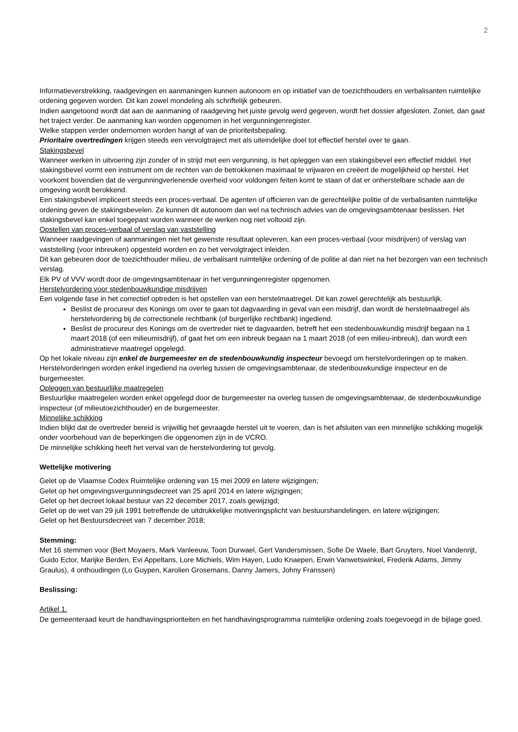2
Informatieverstrekking, raadgevingen en aanmaningen kunnen autonoom en op initiatief van de toezichthouders en verbalisanten ruimtelijke ordening gegeven worden. Dit kan zowel mondeling als schriftelijk gebeuren.
Indien aangetoond wordt dat aan de aanmaning of raadgeving het juiste gevolg werd gegeven, wordt het dossier afgesloten. Zoniet, dan gaat het traject verder. De aanmaning kan worden opgenomen in het vergunningenregister.
Welke stappen verder ondernomen worden hangt af van de prioriteitsbepaling.
Prioritaire overtredingen krijgen steeds een vervolgtraject met als uiteindelijke doel tot effectief herstel over te gaan.
Stakingsbevel
Wanneer werken in uitvoering zijn zonder of in strijd met een vergunning, is het opleggen van een stakingsbevel een effectief middel. Het stakingsbevel vormt een instrument om de rechten van de betrokkenen maximaal te vrijwaren en creëert de mogelijkheid op herstel. Het voorkomt bovendien dat de vergunningverlenende overheid voor voldongen feiten komt te staan of dat er onherstelbare schade aan de omgeving wordt berokkend.
Een stakingsbevel impliceert steeds een proces-verbaal. De agenten of officieren van de gerechtelijke politie of de verbalisanten ruimtelijke ordening geven de stakingsbevelen. Ze kunnen dit autonoom dan wel na technisch advies van de omgevingsambtenaar beslissen. Het stakingsbevel kan enkel toegepast worden wanneer de werken nog niet voltooid zijn.
Opstellen van proces-verbaal of verslag van vaststelling
Wanneer raadgevingen of aanmaningen niet het gewenste resultaat opleveren, kan een proces-verbaal (voor misdrijven) of verslag van vaststelling (voor inbreuken) opgesteld worden en zo het vervolgtraject inleiden.
Dit kan gebeuren door de toezichthouder milieu, de verbalisant ruimtelijke ordening of de politie al dan niet na het bezorgen van een technisch verslag.
Elk PV of VVV wordt door de omgevingsambtenaar in het vergunningenregister opgenomen.
Herstelvordering voor stedenbouwkundige misdrijven
Een volgende fase in het correctief optreden is het opstellen van een herstelmaatregel. Dit kan zowel gerechtelijk als bestuurlijk.
Beslist de procureur des Konings om over te gaan tot dagvaarding in geval van een misdrijf, dan wordt de herstelmaatregel als herstelvordering bij de correctionele rechtbank (of burgerlijke rechtbank) ingediend.
Beslist de procureur des Konings om de overtreder niet te dagvaarden, betreft het een stedenbouwkundig misdrijf begaan na 1 maart 2018 (of een milieumisdrijf), of gaat het om een inbreuk begaan na 1 maart 2018 (of een milieu-inbreuk), dan wordt een administratieve maatregel opgelegd.
Op het lokale niveau zijn enkel de burgemeester en de stedenbouwkundig inspecteur bevoegd om herstelvorderingen op te maken. Herstelvorderingen worden enkel ingediend na overleg tussen de omgevingsambtenaar, de stedenbouwkundige inspecteur en de burgemeester.
Opleggen van bestuurlijke maatregelen
Bestuurlijke maatregelen worden enkel opgelegd door de burgemeester na overleg tussen de omgevingsambtenaar, de stedenbouwkundige inspecteur (of milieutoezichthouder) en de burgemeester.
Minnelijke schikking
Indien blijkt dat de overtreder bereid is vrijwillig het gevraagde herstel uit te voeren, dan is het afsluiten van een minnelijke schikking mogelijk onder voorbehoud van de beperkingen die opgenomen zijn in de VCRO.
De minnelijke schikking heeft het verval van de herstelvordering tot gevolg.
Wettelijke motivering
Gelet op de Vlaamse Codex Ruimtelijke ordening van 15 mei 2009 en latere wijzigingen;
Gelet op het omgevingsvergunningsdecreet van 25 april 2014 en latere wijzigingen;
Gelet op het decreet lokaal bestuur van 22 december 2017, zoals gewijzigd;
Gelet op de wet van 29 juli 1991 betreffende de uitdrukkelijke motiveringsplicht van bestuurshandelingen, en latere wijzigingen;
Gelet op het Bestuursdecreet van 7 december 2018;
Stemming:
Met 16 stemmen voor (Bert Moyaers, Mark Vanleeuw, Toon Durwael, Gert Vandersmissen, Sofie De Waele, Bart Gruyters, Noel Vandenrijt, Guido Ector, Marijke Berden, Evi Appeltans, Lore Michiels, Wim Hayen, Ludo Knaepen, Erwin Vanwetswinkel, Frederik Adams, Jimmy Graulus), 4 onthoudingen (Lo Guypen, Karolien Grosemans, Danny Jamers, Johny Franssen)
Beslissing:
Artikel 1.
De gemeenteraad keurt de handhavingsprioriteiten en het handhavingsprogramma ruimtelijke ordening zoals toegevoegd in de bijlage goed.